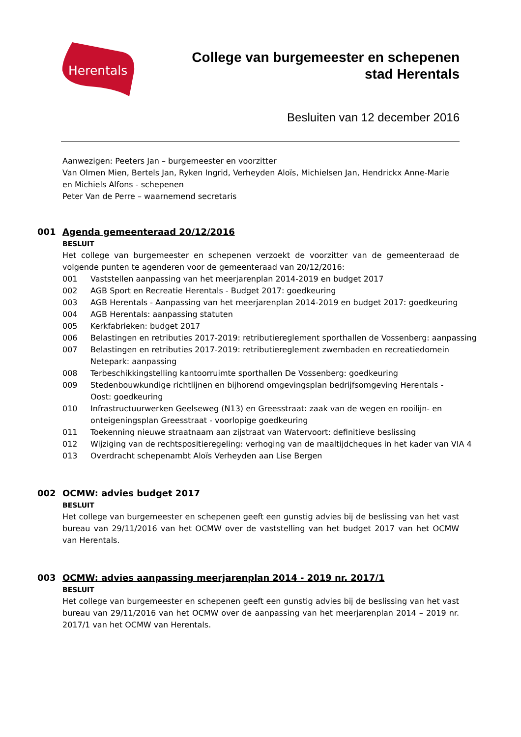Herentals
College van burgemeester en schepenen
stad Herentals
Besluiten van 12 december 2016
Aanwezigen: Peeters Jan – burgemeester en voorzitter
Van Olmen Mien, Bertels Jan, Ryken Ingrid, Verheyden Aloïs, Michielsen Jan, Hendrickx Anne-Marie en Michiels Alfons - schepenen
Peter Van de Perre – waarnemend secretaris
001
Agenda gemeenteraad 20/12/2016
BESLUIT
Het college van burgemeester en schepenen verzoekt de voorzitter van de gemeenteraad de volgende punten te agenderen voor de gemeenteraad van 20/12/2016:
001 Vaststellen aanpassing van het meerjarenplan 2014-2019 en budget 2017
002 AGB Sport en Recreatie Herentals - Budget 2017: goedkeuring
003 AGB Herentals - Aanpassing van het meerjarenplan 2014-2019 en budget 2017: goedkeuring
004 AGB Herentals: aanpassing statuten
005 Kerkfabrieken: budget 2017
006 Belastingen en retributies 2017-2019: retributiereglement sporthallen de Vossenberg: aanpassing
007 Belastingen en retributies 2017-2019: retributiereglement zwembaden en recreatiedomein Netepark: aanpassing
008 Terbeschikkingstelling kantoorruimte sporthallen De Vossenberg: goedkeuring
009 Stedenbouwkundige richtlijnen en bijhorend omgevingsplan bedrijfsomgeving Herentals - Oost: goedkeuring
010 Infrastructuurwerken Geelseweg (N13) en Greesstraat: zaak van de wegen en rooilijn- en onteigeningsplan Greesstraat - voorlopige goedkeuring
011 Toekenning nieuwe straatnaam aan zijstraat van Watervoort: definitieve beslissing
012 Wijziging van de rechtspositieregeling: verhoging van de maaltijdcheques in het kader van VIA 4
013 Overdracht schepenambt Aloïs Verheyden aan Lise Bergen
002
OCMW: advies budget 2017
BESLUIT
Het college van burgemeester en schepenen geeft een gunstig advies bij de beslissing van het vast bureau van 29/11/2016 van het OCMW over de vaststelling van het budget 2017 van het OCMW van Herentals.
003
OCMW: advies aanpassing meerjarenplan 2014 - 2019 nr. 2017/1
BESLUIT
Het college van burgemeester en schepenen geeft een gunstig advies bij de beslissing van het vast bureau van 29/11/2016 van het OCMW over de aanpassing van het meerjarenplan 2014 – 2019 nr. 2017/1 van het OCMW van Herentals.